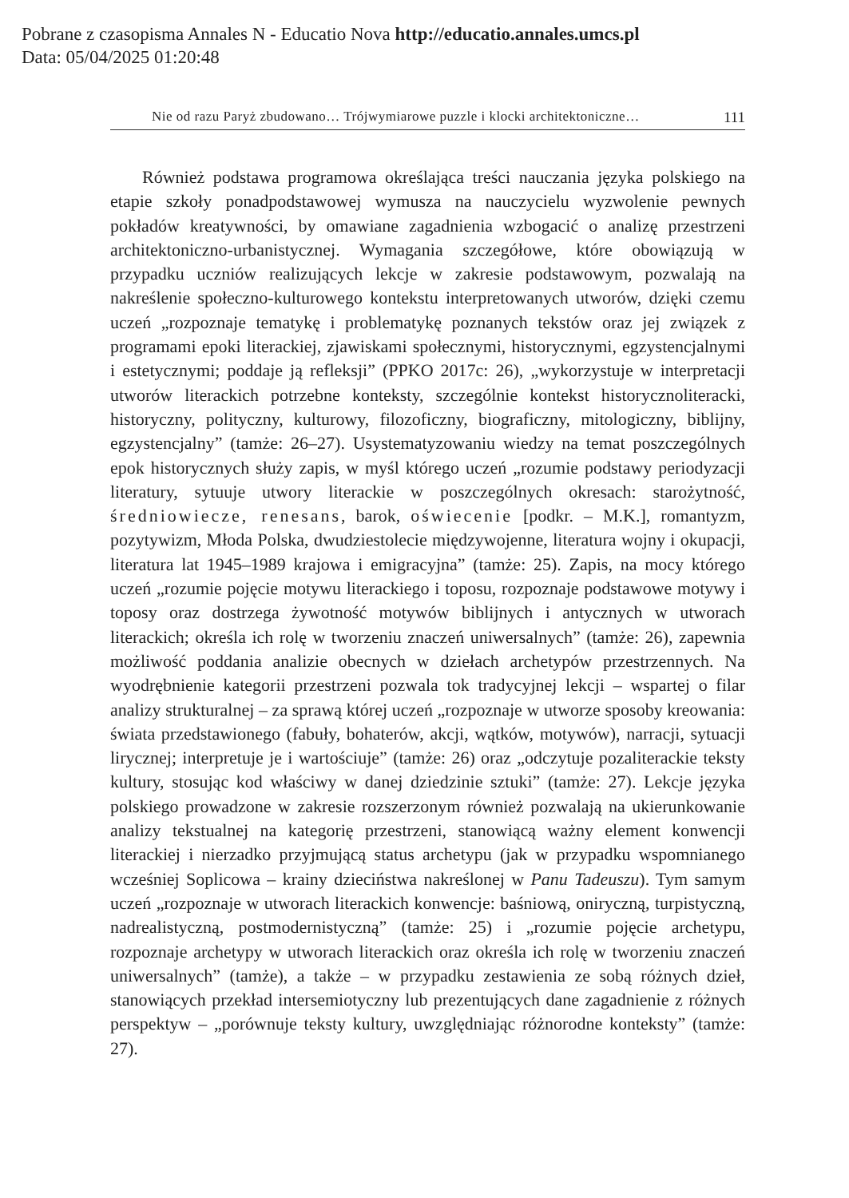Pobrane z czasopisma Annales N - Educatio Nova http://educatio.annales.umcs.pl
Data: 05/04/2025 01:20:48
Nie od razu Paryż zbudowano… Trójwymiarowe puzzle i klocki architektoniczne… 111
Również podstawa programowa określająca treści nauczania języka polskiego na etapie szkoły ponadpodstawowej wymusza na nauczycielu wyzwolenie pewnych pokładów kreatywności, by omawiane zagadnienia wzbogacić o analizę przestrzeni architektoniczno-urbanistycznej. Wymagania szczegółowe, które obowiązują w przypadku uczniów realizujących lekcje w zakresie podstawowym, pozwalają na nakreślenie społeczno-kulturowego kontekstu interpretowanych utworów, dzięki czemu uczeń „rozpoznaje tematykę i problematykę poznanych tekstów oraz jej związek z programami epoki literackiej, zjawiskami społecznymi, historycznymi, egzystencjalnymi i estetycznymi; poddaje ją refleksji” (PPKO 2017c: 26), „wykorzystuje w interpretacji utworów literackich potrzebne konteksty, szczególnie kontekst historycznoliteracki, historyczny, polityczny, kulturowy, filozoficzny, biograficzny, mitologiczny, biblijny, egzystencjalny” (tamże: 26–27). Usystematyzowaniu wiedzy na temat poszczególnych epok historycznych służy zapis, w myśl którego uczeń „rozumie podstawy periodyzacji literatury, sytuuje utwory literackie w poszczególnych okresach: starożytność, średniowiecze, renesans, barok, oświecenie [podkr. – M.K.], romantyzm, pozytywizm, Młoda Polska, dwudziestolecie międzywojenne, literatura wojny i okupacji, literatura lat 1945–1989 krajowa i emigracyjna” (tamże: 25). Zapis, na mocy którego uczeń „rozumie pojęcie motywu literackiego i toposu, rozpoznaje podstawowe motywy i toposy oraz dostrzega żywotność motywów biblijnych i antycznych w utworach literackich; określa ich rolę w tworzeniu znaczeń uniwersalnych” (tamże: 26), zapewnia możliwość poddania analizie obecnych w dziełach archetypów przestrzennych. Na wyodrębnienie kategorii przestrzeni pozwala tok tradycyjnej lekcji – wspartej o filar analizy strukturalnej – za sprawą której uczeń „rozpoznaje w utworze sposoby kreowania: świata przedstawionego (fabuły, bohaterów, akcji, wątków, motywów), narracji, sytuacji lirycznej; interpretuje je i wartościuje” (tamże: 26) oraz „odczytuje pozaliterackie teksty kultury, stosując kod właściwy w danej dziedzinie sztuki” (tamże: 27). Lekcje języka polskiego prowadzone w zakresie rozszerzonym również pozwalają na ukierunkowanie analizy tekstualnej na kategorię przestrzeni, stanowiącą ważny element konwencji literackiej i nierzadko przyjmującą status archetypu (jak w przypadku wspomnianego wcześniej Soplicowa – krainy dzieciństwa nakreślonej w Panu Tadeuszu). Tym samym uczeń „rozpoznaje w utworach literackich konwencje: baśniową, oniryczną, turpistyczną, nadrealistyczną, postmodernistyczną” (tamże: 25) i „rozumie pojęcie archetypu, rozpoznaje archetypy w utworach literackich oraz określa ich rolę w tworzeniu znaczeń uniwersalnych” (tamże), a także – w przypadku zestawienia ze sobą różnych dzieł, stanowiących przekład intersemiotyczny lub prezentujących dane zagadnienie z różnych perspektyw – „porównuje teksty kultury, uwzględniając różnorodne konteksty” (tamże: 27).